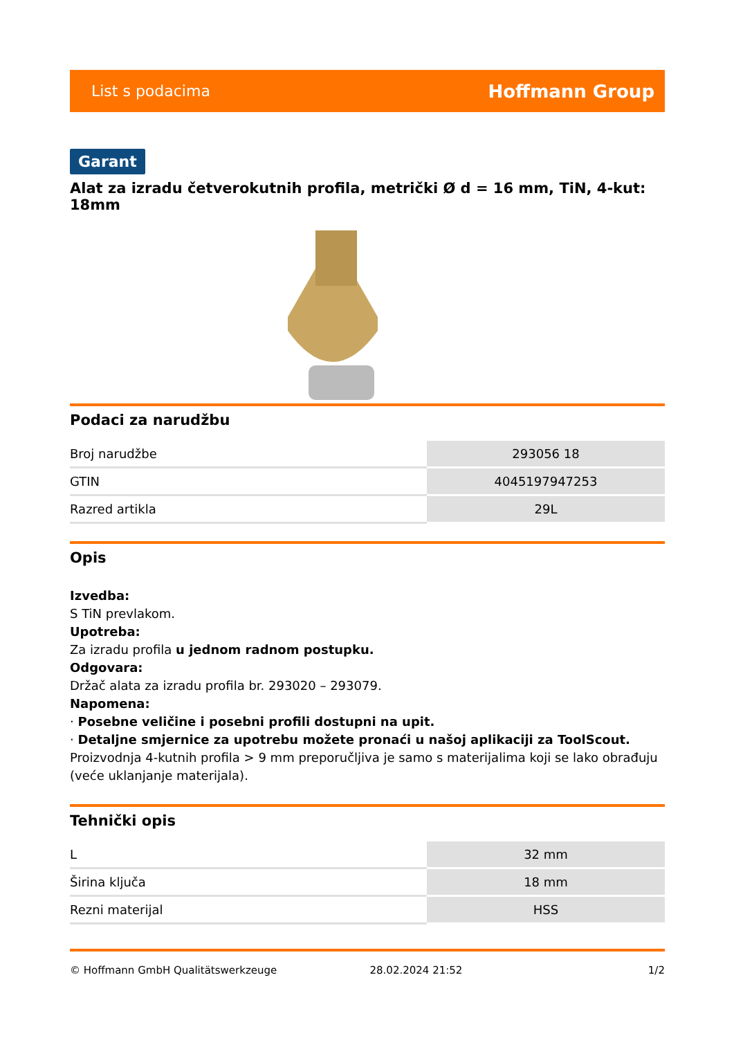List s podacima Hoffmann Group
Garant
Alat za izradu četverokutnih profila, metrički Ø d = 16 mm, TiN, 4-kut: 18mm
Podaci za narudžbu
| Broj narudžbe | 293056 18 |
| GTIN | 4045197947253 |
| Razred artikla | 29L |
Opis
Izvedba:
S TiN prevlakom.
Upotreba:
Za izradu profila u jednom radnom postupku.
Odgovara:
Držač alata za izradu profila br. 293020 – 293079.
Napomena:
· Posebne veličine i posebni profili dostupni na upit.
· Detaljne smjernice za upotrebu možete pronaći u našoj aplikaciji za ToolScout.
Proizvodnja 4-kutnih profila > 9 mm preporučljiva je samo s materijalima koji se lako obrađuju (veće uklanjanje materijala).
Tehnički opis
| L | 32 mm |
| Širina ključa | 18 mm |
| Rezni materijal | HSS |
© Hoffmann GmbH Qualitätswerkzeuge 28.02.2024 21:52 1/2